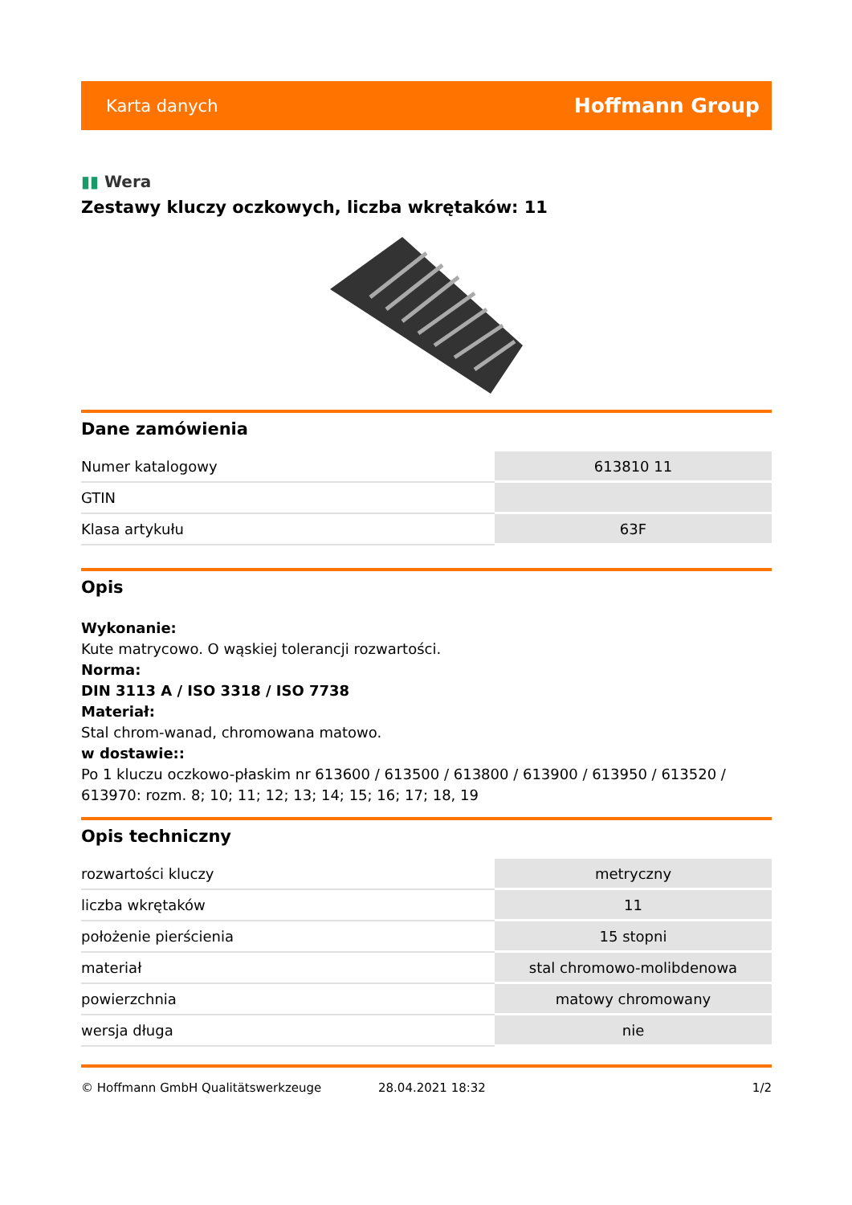Karta danych
Hoffmann Group
▮▮ Wera
Zestawy kluczy oczkowych, liczba wkrętaków: 11
Dane zamówienia
| Numer katalogowy | 613810 11 |
| GTIN | |
| Klasa artykułu | 63F |
Opis
Wykonanie:
Kute matrycowo. O wąskiej tolerancji rozwartości.
Norma:
DIN 3113 A / ISO 3318 / ISO 7738
Materiał:
Stal chrom-wanad, chromowana matowo.
w dostawie::
Po 1 kluczu oczkowo-płaskim nr 613600 / 613500 / 613800 / 613900 / 613950 / 613520 / 613970: rozm. 8; 10; 11; 12; 13; 14; 15; 16; 17; 18, 19
Opis techniczny
| rozwartości kluczy | metryczny |
| liczba wkrętaków | 11 |
| położenie pierścienia | 15 stopni |
| materiał | stal chromowo-molibdenowa |
| powierzchnia | matowy chromowany |
| wersja długa | nie |
© Hoffmann GmbH Qualitätswerkzeuge 28.04.2021 18:32 1/2